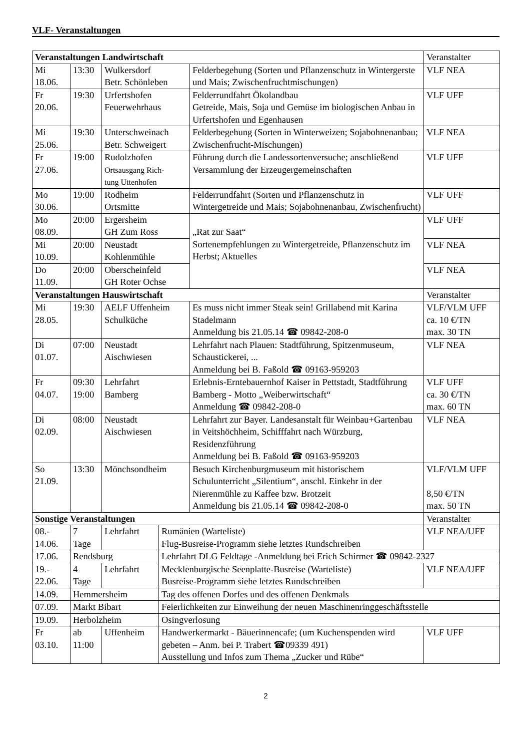VLF- Veranstaltungen
| Veranstaltungen Landwirtschaft | | | | | Veranstalter |
| --- | --- | --- | --- | --- | --- |
| Mi 18.06. | 13:30 | Wulkersdorf Betr. Schönleben | | Felderbegehung (Sorten und Pflanzenschutz in Wintergerste und Mais; Zwischenfruchtmischungen) | VLF NEA |
| Fr 20.06. | 19:30 | Urfertshofen Feuerwehrhaus | | Felderrundfahrt Ökolandbau Getreide, Mais, Soja und Gemüse im biologischen Anbau in Urfertshofen und Egenhausen | VLF UFF |
| Mi 25.06. | 19:30 | Unterschweinach Betr. Schweigert | | Felderbegehung (Sorten in Winterweizen; Sojabohnenanbau; Zwischenfrucht-Mischungen) | VLF NEA |
| Fr 27.06. | 19:00 | Rudolzhofen Ortsausgang Rich- tung Uttenhofen | | Führung durch die Landessortenversuche; anschließend Versammlung der Erzeugergemeinschaften | VLF UFF |
| Mo 30.06. | 19:00 | Rodheim Ortsmitte | | Felderrundfahrt (Sorten und Pflanzenschutz in Wintergetreide und Mais; Sojabohnenanbau, Zwischenfrucht) | VLF UFF |
| Mo 08.09. | 20:00 | Ergersheim GH Zum Ross | | „Rat zur Saat“ Sortenempfehlungen zu Wintergetreide, Pflanzenschutz im Herbst; Aktuelles | VLF UFF |
| Mi 10.09. | 20:00 | Neustadt Kohlenmühle | | | VLF NEA |
| Do 11.09. | 20:00 | Oberscheinfeld GH Roter Ochse | | | VLF NEA |
| Veranstaltungen Hauswirtschaft | | | | | Veranstalter |
| Mi 28.05. | 19:30 | AELF Uffenheim Schulküche | | Es muss nicht immer Steak sein! Grillabend mit Karina Stadelmann Anmeldung bis 21.05.14 ☎ 09842-208-0 | VLF/VLM UFF ca. 10 €/TN max. 30 TN |
| Di 01.07. | 07:00 | Neustadt Aischwiesen | | Lehrfahrt nach Plauen: Stadtführung, Spitzenmuseum, Schaustickerei, ... Anmeldung bei B. Faßold ☎ 09163-959203 | VLF NEA |
| Fr 04.07. | 09:30 19:00 | Lehrfahrt Bamberg | | Erlebnis-Erntebauernhof Kaiser in Pettstadt, Stadtführung Bamberg - Motto „Weiberwirtschaft“ Anmeldung ☎ 09842-208-0 | VLF UFF ca. 30 €/TN max. 60 TN |
| Di 02.09. | 08:00 | Neustadt Aischwiesen | | Lehrfahrt zur Bayer. Landesanstalt für Weinbau+Gartenbau in Veitshöchheim, Schifffahrt nach Würzburg, Residenzführung Anmeldung bei B. Faßold ☎ 09163-959203 | VLF NEA |
| So 21.09. | 13:30 | Mönchsondheim | | Besuch Kirchenburgmuseum mit historischem Schulunterricht „Silentium“, anschl. Einkehr in der Nierenmühle zu Kaffee bzw. Brotzeit Anmeldung bis 21.05.14 ☎ 09842-208-0 | VLF/VLM UFF 8,50 €/TN max. 50 TN |
| Sonstige Veranstaltungen | | | | | Veranstalter |
| 08.- 14.06. | 7 Tage | Lehrfahrt | Rumänien (Warteliste) Flug-Busreise-Programm siehe letztes Rundschreiben | | VLF NEA/UFF |
| 17.06. | Rendsburg | | Lehrfahrt DLG Feldtage -Anmeldung bei Erich Schirmer ☎ 09842-2327 | | |
| 19.- 22.06. | 4 Tage | Lehrfahrt | Mecklenburgische Seenplatte-Busreise (Warteliste) Busreise-Programm siehe letztes Rundschreiben | | VLF NEA/UFF |
| 14.09. | Hemmersheim | | Tag des offenen Dorfes und des offenen Denkmals | | |
| 07.09. | Markt Bibart | | Feierlichkeiten zur Einweihung der neuen Maschinenringgeschäftsstelle | | |
| 19.09. | Herbolzheim | | Osingverlosung | | |
| Fr 03.10. | ab 11:00 | Uffenheim | Handwerkermarkt - Bäuerinnencafe; (um Kuchenspenden wird gebeten – Anm. bei P. Trabert ☎09339 491) Ausstellung und Infos zum Thema „Zucker und Rübe“ | | VLF UFF |
2